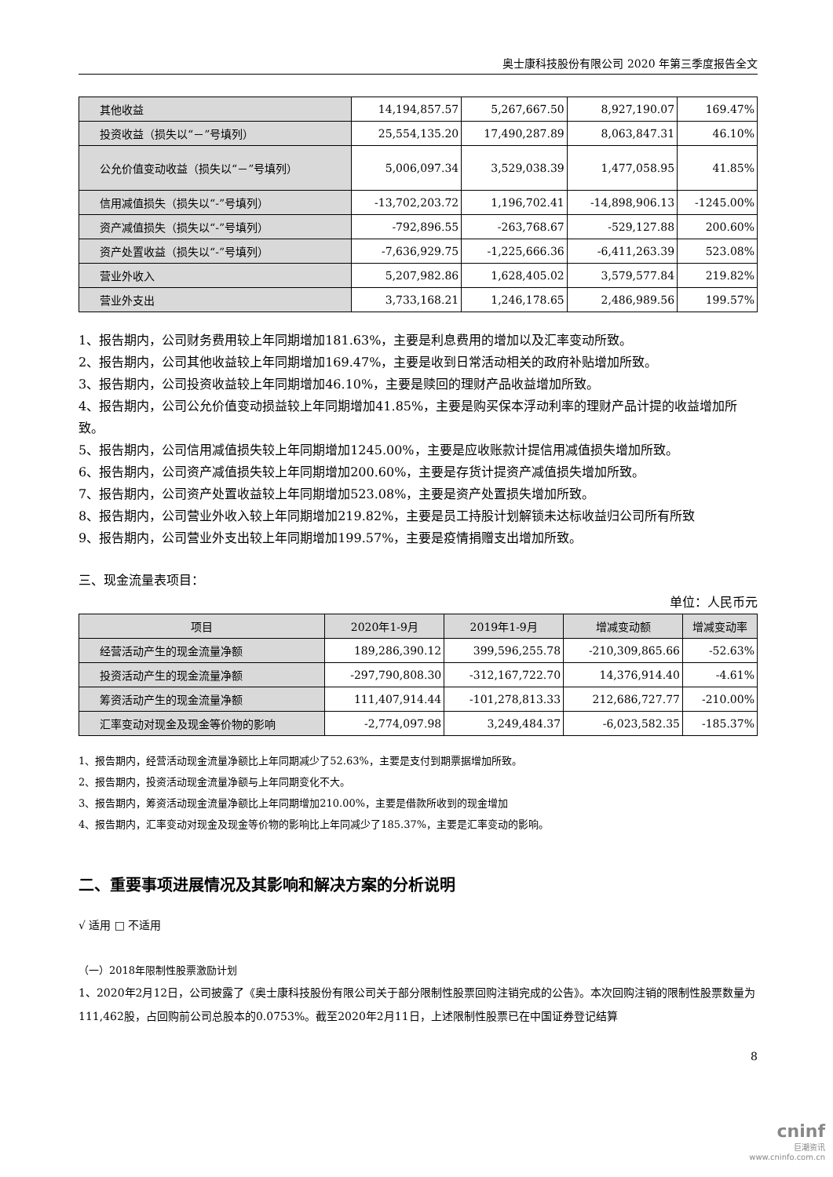奥士康科技股份有限公司 2020 年第三季度报告全文
| 其他收益 | 14,194,857.57 | 5,267,667.50 | 8,927,190.07 | 169.47% |
| 投资收益（损失以“－”号填列） | 25,554,135.20 | 17,490,287.89 | 8,063,847.31 | 46.10% |
| 公允价值变动收益（损失以“－”号填列） | 5,006,097.34 | 3,529,038.39 | 1,477,058.95 | 41.85% |
| 信用减值损失（损失以“-”号填列） | -13,702,203.72 | 1,196,702.41 | -14,898,906.13 | -1245.00% |
| 资产减值损失（损失以“-”号填列） | -792,896.55 | -263,768.67 | -529,127.88 | 200.60% |
| 资产处置收益（损失以“-”号填列） | -7,636,929.75 | -1,225,666.36 | -6,411,263.39 | 523.08% |
| 营业外收入 | 5,207,982.86 | 1,628,405.02 | 3,579,577.84 | 219.82% |
| 营业外支出 | 3,733,168.21 | 1,246,178.65 | 2,486,989.56 | 199.57% |
1、报告期内，公司财务费用较上年同期增加181.63%，主要是利息费用的增加以及汇率变动所致。
2、报告期内，公司其他收益较上年同期增加169.47%，主要是收到日常活动相关的政府补贴增加所致。
3、报告期内，公司投资收益较上年同期增加46.10%，主要是赎回的理财产品收益增加所致。
4、报告期内，公司公允价值变动损益较上年同期增加41.85%，主要是购买保本浮动利率的理财产品计提的收益增加所致。
5、报告期内，公司信用减值损失较上年同期增加1245.00%，主要是应收账款计提信用减值损失增加所致。
6、报告期内，公司资产减值损失较上年同期增加200.60%，主要是存货计提资产减值损失增加所致。
7、报告期内，公司资产处置收益较上年同期增加523.08%，主要是资产处置损失增加所致。
8、报告期内，公司营业外收入较上年同期增加219.82%，主要是员工持股计划解锁未达标收益归公司所有所致
9、报告期内，公司营业外支出较上年同期增加199.57%，主要是疫情捐赠支出增加所致。
三、现金流量表项目：
单位：人民币元
| 项目 | 2020年1-9月 | 2019年1-9月 | 增减变动额 | 增减变动率 |
| --- | --- | --- | --- | --- |
| 经营活动产生的现金流量净额 | 189,286,390.12 | 399,596,255.78 | -210,309,865.66 | -52.63% |
| 投资活动产生的现金流量净额 | -297,790,808.30 | -312,167,722.70 | 14,376,914.40 | -4.61% |
| 筹资活动产生的现金流量净额 | 111,407,914.44 | -101,278,813.33 | 212,686,727.77 | -210.00% |
| 汇率变动对现金及现金等价物的影响 | -2,774,097.98 | 3,249,484.37 | -6,023,582.35 | -185.37% |
1、报告期内，经营活动现金流量净额比上年同期减少了52.63%，主要是支付到期票据增加所致。
2、报告期内，投资活动现金流量净额与上年同期变化不大。
3、报告期内，筹资活动现金流量净额比上年同期增加210.00%，主要是借款所收到的现金增加
4、报告期内，汇率变动对现金及现金等价物的影响比上年同减少了185.37%，主要是汇率变动的影响。
二、重要事项进展情况及其影响和解决方案的分析说明
√ 适用 □ 不适用
（一）2018年限制性股票激励计划
1、2020年2月12日，公司披露了《奥士康科技股份有限公司关于部分限制性股票回购注销完成的公告》。本次回购注销的限制性股票数量为111,462股，占回购前公司总股本的0.0753%。截至2020年2月11日，上述限制性股票已在中国证券登记结算
8
cninf
巨潮资讯
www.cninfo.com.cn